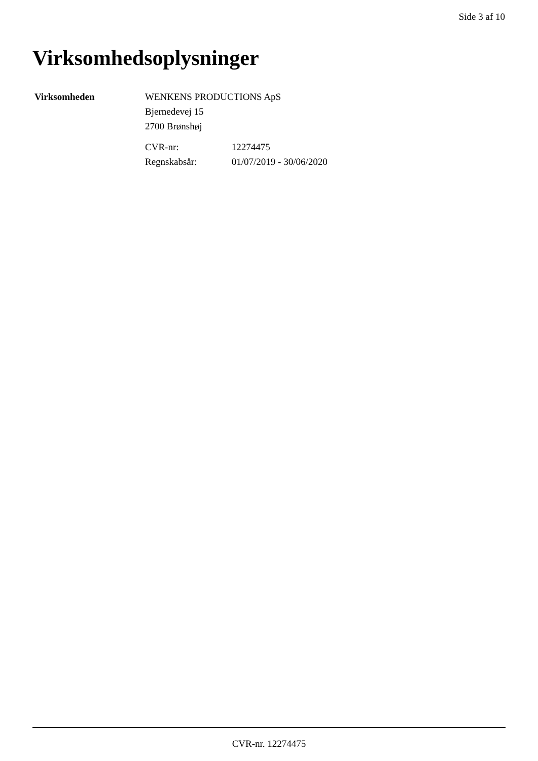Side 3 af 10
Virksomhedsoplysninger
Virksomheden WENKENS PRODUCTIONS ApS
Bjernedevej 15
2700 Brønshøj
CVR-nr: 12274475
Regnskabsår: 01/07/2019 - 30/06/2020
CVR-nr. 12274475